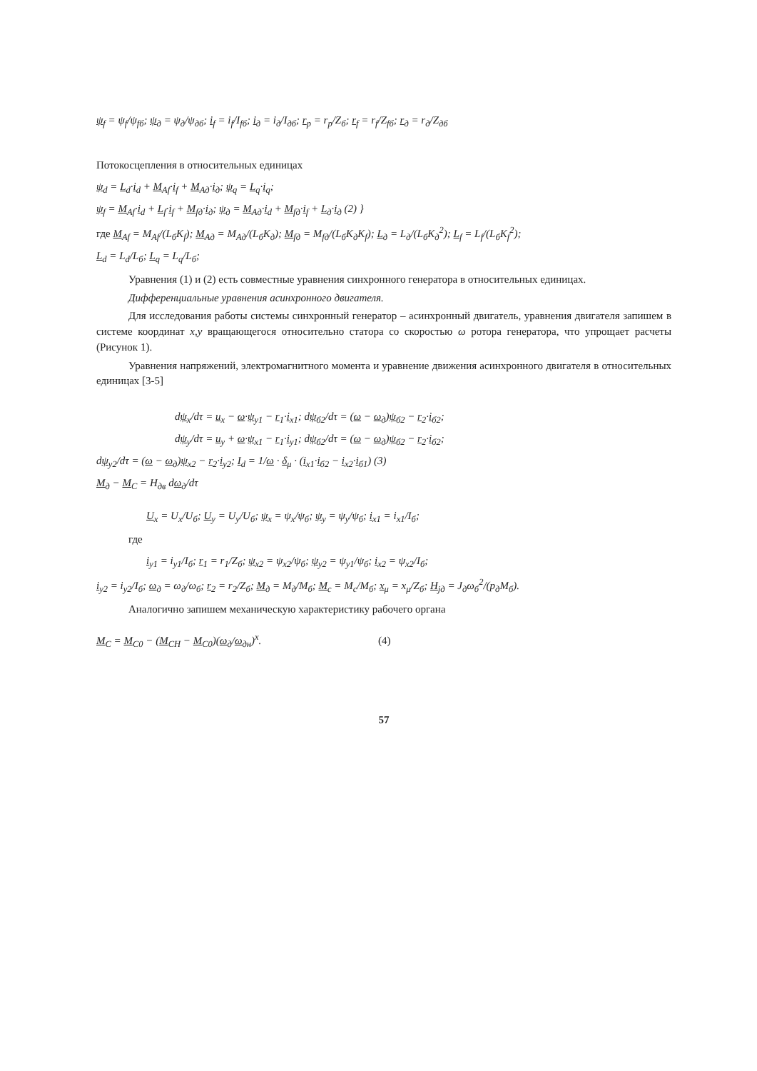ψ<sub>f</sub> = ψ<sub>f</sub>/ψ<sub>fб</sub>; ψ<sub>д</sub> = ψ<sub>д</sub>/ψ<sub>дб</sub>; i<sub>f</sub> = i<sub>f</sub>/I<sub>fб</sub>; i<sub>д</sub> = i<sub>д</sub>/I<sub>дб</sub>; r<sub>p</sub> = r<sub>p</sub>/Z<sub>б</sub>; r<sub>f</sub> = r<sub>f</sub>/Z<sub>fб</sub>; r<sub>д</sub> = r<sub>д</sub>/Z<sub>дб</sub>
Потокосцепления в относительных единицах
ψ<sub>d</sub> = L<sub>d</sub>·i<sub>d</sub> + M<sub>Af</sub>·i<sub>f</sub> + M<sub>Aд</sub>·i<sub>д</sub>; ψ<sub>q</sub> = L<sub>q</sub>·i<sub>q</sub>;
ψ<sub>f</sub> = M<sub>Af</sub>·i<sub>d</sub> + L<sub>f</sub>·i<sub>f</sub> + M<sub>fд</sub>·i<sub>д</sub>; ψ<sub>д</sub> = M<sub>Aд</sub>·i<sub>d</sub> + M<sub>fд</sub>·i<sub>f</sub> + L<sub>д</sub>·i<sub>д</sub> (2) }
где M<sub>Af</sub> = M<sub>Af</sub>/(L<sub>б</sub>K<sub>f</sub>); M<sub>Aд</sub> = M<sub>Aд</sub>/(L<sub>б</sub>K<sub>д</sub>); M<sub>fд</sub> = M<sub>fд</sub>/(L<sub>б</sub>K<sub>д</sub>K<sub>f</sub>); L<sub>д</sub> = L<sub>д</sub>/(L<sub>б</sub>K<sub>д</sub><sup>2</sup>); L<sub>f</sub> = L<sub>f</sub>/(L<sub>б</sub>K<sub>f</sub><sup>2</sup>);
L<sub>d</sub> = L<sub>d</sub>/L<sub>б</sub>; L<sub>q</sub> = L<sub>q</sub>/L<sub>б</sub>;
Уравнения (1) и (2) есть совместные уравнения синхронного генератора в относительных единицах.
Дифференциальные уравнения асинхронного двигателя.
Для исследования работы системы синхронный генератор – асинхронный двигатель, уравнения двигателя запишем в системе координат x,y вращающегося относительно статора со скоростью ω ротора генератора, что упрощает расчеты (Рисунок 1).
Уравнения напряжений, электромагнитного момента и уравнение движения асинхронного двигателя в относительных единицах [3-5]
dψ<sub>x</sub>/dτ = u<sub>x</sub> − ω·ψ<sub>y1</sub> − r<sub>1</sub>·i<sub>x1</sub>; dψ<sub>б2</sub>/dτ = (ω − ω<sub>д</sub>)ψ<sub>б2</sub> − r<sub>2</sub>·i<sub>б2</sub>;
dψ<sub>y</sub>/dτ = u<sub>y</sub> + ω·ψ<sub>x1</sub> − r<sub>1</sub>·i<sub>y1</sub>; dψ<sub>б2</sub>/dτ = (ω − ω<sub>д</sub>)ψ<sub>б2</sub> − r<sub>2</sub>·i<sub>б2</sub>;
dψ<sub>y2</sub>/dτ = (ω − ω<sub>д</sub>)ψ<sub>x2</sub> − r<sub>2</sub>·i<sub>y2</sub>; I<sub>d</sub> = 1/ω · δ<sub>μ</sub> · (i<sub>x1</sub>·i<sub>б2</sub> − i<sub>x2</sub>·i<sub>б1</sub>) (3)
M<sub>д</sub> − M<sub>C</sub> = H<sub>дв</sub> dω<sub>д</sub>/dτ
U<sub>x</sub> = U<sub>x</sub>/U<sub>б</sub>; U<sub>y</sub> = U<sub>y</sub>/U<sub>б</sub>; ψ<sub>x</sub> = ψ<sub>x</sub>/ψ<sub>б</sub>; ψ<sub>y</sub> = ψ<sub>y</sub>/ψ<sub>б</sub>; i<sub>x1</sub> = i<sub>x1</sub>/I<sub>б</sub>;
где
i<sub>y1</sub> = i<sub>y1</sub>/I<sub>б</sub>; r<sub>1</sub> = r<sub>1</sub>/Z<sub>б</sub>; ψ<sub>x2</sub> = ψ<sub>x2</sub>/ψ<sub>б</sub>; ψ<sub>y2</sub> = ψ<sub>y1</sub>/ψ<sub>б</sub>; i<sub>x2</sub> = ψ<sub>x2</sub>/I<sub>б</sub>;
i<sub>y2</sub> = i<sub>y2</sub>/I<sub>б</sub>; ω<sub>д</sub> = ω<sub>д</sub>/ω<sub>б</sub>; r<sub>2</sub> = r<sub>2</sub>/Z<sub>б</sub>; M<sub>д</sub> = M<sub>д</sub>/M<sub>б</sub>; M<sub>c</sub> = M<sub>c</sub>/M<sub>б</sub>; x<sub>μ</sub> = x<sub>μ</sub>/Z<sub>б</sub>; H<sub>jд</sub> = J<sub>д</sub>ω<sub>б</sub><sup>2</sup>/(p<sub>д</sub>M<sub>б</sub>).
Аналогично запишем механическую характеристику рабочего органа
M<sub>C</sub> = M<sub>C0</sub> − (M<sub>CH</sub> − M<sub>C0</sub>)(ω<sub>д</sub>/ω<sub>дн</sub>)<sup>x</sup>. (4)
57